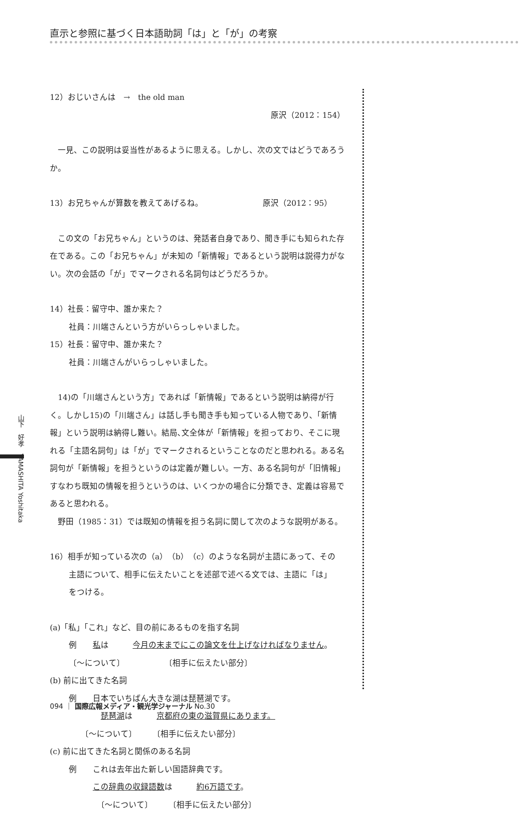直示と参照に基づく日本語助詞「は」と「が」の考察
12）おじいさんは　→　the old man
原沢（2012：154）
　一見、この説明は妥当性があるように思える。しかし、次の文ではどうであろうか。
13）お兄ちゃんが算数を教えてあげるね。　　　　　　　　原沢（2012：95）
　この文の「お兄ちゃん」というのは、発話者自身であり、聞き手にも知られた存在である。この「お兄ちゃん」が未知の「新情報」であるという説明は説得力がない。次の会話の「が」でマークされる名詞句はどうだろうか。
14）社長：留守中、誰か来た？
社員：川端さんという方がいらっしゃいました。
15）社長：留守中、誰か来た？
社員：川端さんがいらっしゃいました。
　14)の「川端さんという方」であれば「新情報」であるという説明は納得が行く。しかし15)の「川端さん」は話し手も聞き手も知っている人物であり、「新情報」という説明は納得し難い。結局､文全体が「新情報」を担っており、そこに現れる「主語名詞句」は「が」でマークされるということなのだと思われる。ある名詞句が「新情報」を担うというのは定義が難しい。一方、ある名詞句が「旧情報」すなわち既知の情報を担うというのは、いくつかの場合に分類でき、定義は容易であると思われる。
　野田（1985：31）では既知の情報を担う名詞に関して次のような説明がある。
16）相手が知っている次の（a）（b）（c）のような名詞が主語にあって、その
主語について、相手に伝えたいことを述部で述べる文では、主語に「は」
をつける。
(a)「私」「これ」など、目の前にあるものを指す名詞
例　　私は　　　今月の末までにこの論文を仕上げなければなりません。
〔～について〕　　　　　　〔相手に伝えたい部分〕
(b) 前に出てきた名詞
例　　日本でいちばん大きな湖は琵琶湖です。
　　　　琵琶湖は　　　京都府の東の滋賀県にあります。
　　〔～について〕　　　〔相手に伝えたい部分〕
(c) 前に出てきた名詞と関係のある名詞
例　　これは去年出た新しい国語辞典です。
　　　この辞典の収録語数は　　　約6万語です。
　　　　〔～について〕　　　〔相手に伝えたい部分〕
山下　好孝　YAMASHITA Yoshitaka
094 ｜ 国際広報メディア・観光学ジャーナル No.30